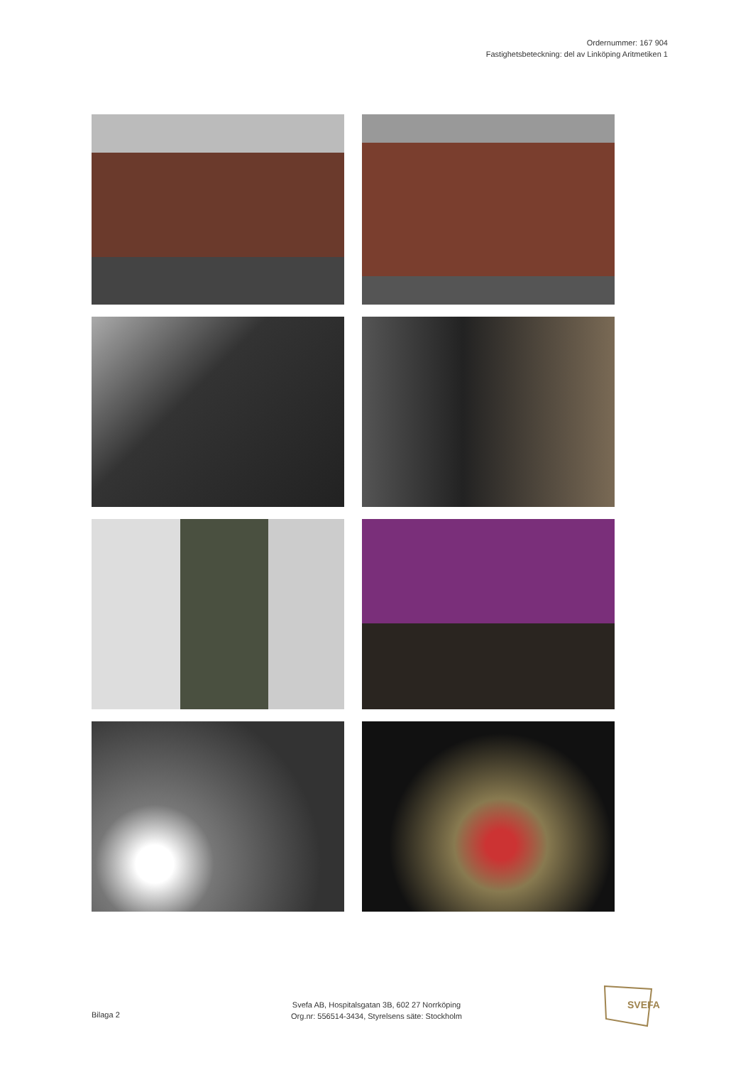Ordernummer: 167 904
Fastighetsbeteckning: del av Linköping Aritmetiken 1
Bilaga 2
Svefa AB, Hospitalsgatan 3B, 602 27 Norrköping
Org.nr: 556514-3434, Styrelsens säte: Stockholm
SVEFA